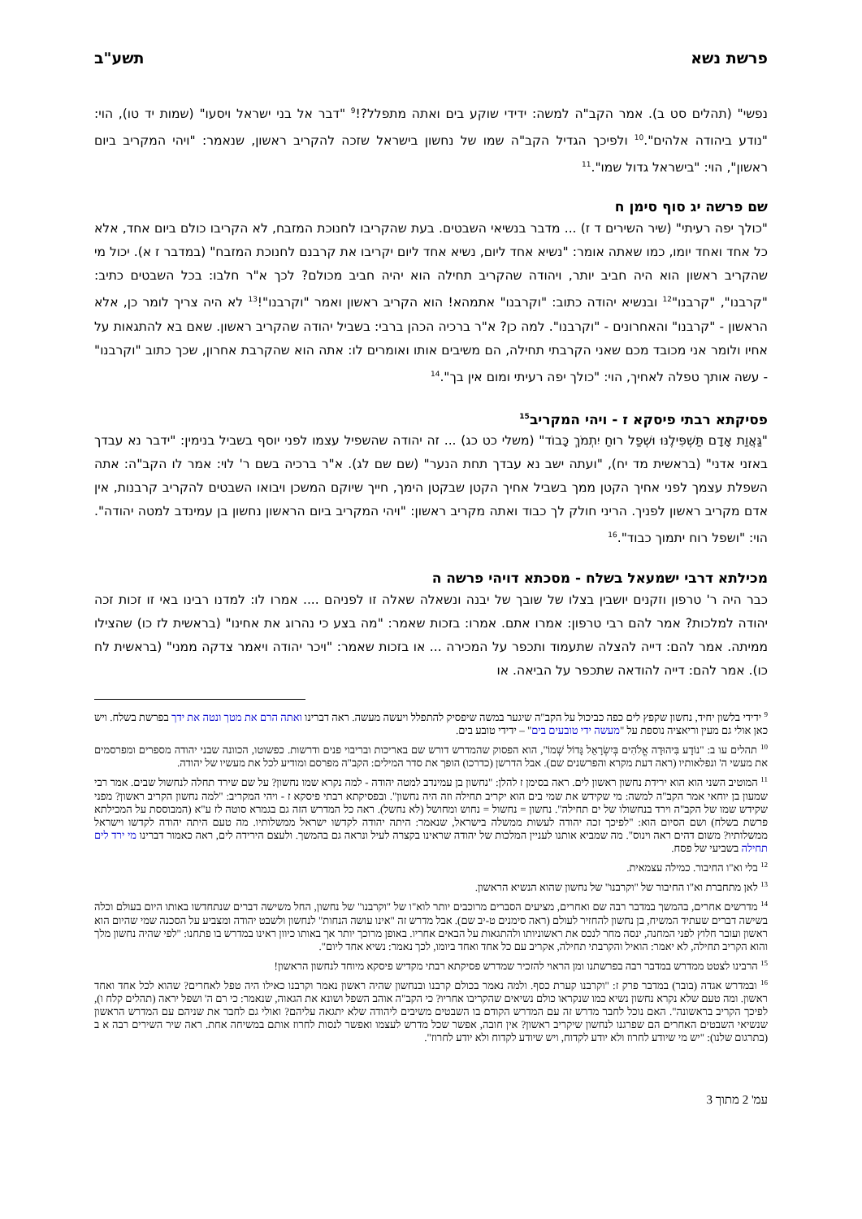פרשת נשא תשע"ב
נפשי" (תהלים סט ב). אמר הקב"ה למשה: ידידי שוקע בים ואתה מתפלל?!<sup>9</sup> "דבר אל בני ישראל ויסעו" (שמות יד טו), הוי: "נודע ביהודה אלהים".<sup>10</sup> ולפיכך הגדיל הקב"ה שמו של נחשון בישראל שזכה להקריב ראשון, שנאמר: "ויהי המקריב ביום ראשון", הוי: "בישראל גדול שמו".<sup>11</sup>
שם פרשה יג סוף סימן ח
"כולך יפה רעיתי" (שיר השירים ד ז) ... מדבר בנשיאי השבטים. בעת שהקריבו לחנוכת המזבח, לא הקריבו כולם ביום אחד, אלא כל אחד ואחד יומו, כמו שאתה אומר: "נשיא אחד ליום, נשיא אחד ליום יקריבו את קרבנם לחנוכת המזבח" (במדבר ז א). יכול מי שהקריב ראשון הוא היה חביב יותר, ויהודה שהקריב תחילה הוא יהיה חביב מכולם? לכך א"ר חלבו: בכל השבטים כתיב: "קרבנו", "קרבנו"<sup>12</sup> ובנשיא יהודה כתוב: "וקרבנו" אתמהא! הוא הקריב ראשון ואמר "וקרבנו"!<sup>13</sup> לא היה צריך לומר כן, אלא הראשון - "קרבנו" והאחרונים - "וקרבנו". למה כן? א"ר ברכיה הכהן ברבי: בשביל יהודה שהקריב ראשון. שאם בא להתגאות על אחיו ולומר אני מכובד מכם שאני הקרבתי תחילה, הם משיבים אותו ואומרים לו: אתה הוא שהקרבת אחרון, שכך כתוב "וקרבנו" - עשה אותך טפלה לאחיך, הוי: "כולך יפה רעיתי ומום אין בך".<sup>14</sup>
פסיקתא רבתי פיסקא ז - ויהי המקריב<sup>15</sup>
"גַּאֲוַת אָדָם תַּשְׁפִּילֶנּוּ וּשְׁפַל רוּחַ יִתְמֹךְ כָּבוֹד" (משלי כט כג) ... זה יהודה שהשפיל עצמו לפני יוסף בשביל בנימין: "ידבר נא עבדך באזני אדני" (בראשית מד יח), "ועתה ישב נא עבדך תחת הנער" (שם שם לג). א"ר ברכיה בשם ר' לוי: אמר לו הקב"ה: אתה השפלת עצמך לפני אחיך הקטן ממך בשביל אחיך הקטן שבקטן הימך, חייך שיוקם המשכן ויבואו השבטים להקריב קרבנות, אין אדם מקריב ראשון לפניך. הריני חולק לך כבוד ואתה מקריב ראשון: "ויהי המקריב ביום הראשון נחשון בן עמינדב למטה יהודה". הוי: "ושפל רוח יתמוך כבוד".<sup>16</sup>
מכילתא דרבי ישמעאל בשלח - מסכתא דויהי פרשה ה
כבר היה ר' טרפון וזקנים יושבין בצלו של שובך של יבנה ונשאלה שאלה זו לפניהם .... אמרו לו: למדנו רבינו באי זו זכות זכה יהודה למלכות? אמר להם רבי טרפון: אמרו אתם. אמרו: בזכות שאמר: "מה בצע כי נהרוג את אחינו" (בראשית לז כו) שהצילו ממיתה. אמר להם: דייה להצלה שתעמוד ותכפר על המכירה ... או בזכות שאמר: "ויכר יהודה ויאמר צדקה ממני" (בראשית לח כו). אמר להם: דייה להודאה שתכפר על הביאה. או
<sup>9</sup> ידידי בלשון יחיד, נחשון שקפץ לים כפה כביכול על הקב"ה שיגער במשה שיפסיק להתפלל ויעשה מעשה. ראה דברינו ואתה הרם את מטך ונטה את ידך בפרשת בשלח. ויש כאן אולי גם מעין וריאציה נוספת על "מעשה ידי טובעים בים" – ידידי טובע בים.
<sup>10</sup> תהלים עו ב: "נוֹדָע בִּיהוּדָה אֱלֹהִים בְּיִשְׂרָאֵל גָּדוֹל שְׁמוֹ", הוא הפסוק שהמדרש דורש שם באריכות ובריבוי פנים ודרשות. כפשוטו, הכוונה שבני יהודה מספרים ומפרסמים את מעשי ה' ונפלאותיו (ראה דעת מקרא והפרשנים שם). אבל הדרשן (כדרכו) הופך את סדר המילים: הקב"ה מפרסם ומודיע לכל את מעשיו של יהודה.
<sup>11</sup> המוטיב השני הוא הוא ירידת נחשון ראשון לים. ראה בסימן ז להלן: "נחשון בן עמינדב למטה יהודה - למה נקרא שמו נחשון? על שם שירד תחלה לנחשול שבים. אמר רבי שמעון בן יוחאי אמר הקב"ה למשה: מי שקידש את שמי בים הוא יקריב תחילה וזה היה נחשון". ובפסיקתא רבתי פיסקא ז - ויהי המקריב: "למה נחשון הקריב ראשון? מפני שקידש שמו של הקב"ה וירד בנחשולו של ים תחילה". נחשון = נחשול = נחוש ומחושל (לא נחשל). ראה כל המדרש הזה גם בגמרא סוטה לז ע"א (המבוססת על המכילתא פרשת בשלח) ושם הסיום הוא: "לפיכך זכה יהודה לעשות ממשלה בישראל, שנאמר: היתה יהודה לקדשו ישראל ממשלותיו. מה טעם היתה יהודה לקדשו וישראל ממשלותיו? משום דהים ראה וינוס". מה שמביא אותנו לעניין המלכות של יהודה שראינו בקצרה לעיל ונראה גם בהמשך. ולעצם הירידה לים, ראה כאמור דברינו מי ירד לים תחילה בשביעי של פסח.
<sup>12</sup> בלי וא"ו החיבור. כמילה עצמאית.
<sup>13</sup> לאן מתחברת וא"ו החיבור של "וקרבנו" של נחשון שהוא הנשיא הראשון.
<sup>14</sup> מדרשים אחרים, בהמשך במדבר רבה שם ואחרים, מציעים הסברים מרוכבים יותר לוא"ו של "וקרבנו" של נחשון, החל משישה דברים שנתחדשו באותו היום בעולם וכלה בשישה דברים שעתיד המשיח, בן נחשון להחזיר לעולם (ראה סימנים ט-יב שם). אבל מדרש זה "אינו עושה הנחות" לנחשון ולשבט יהודה ומצביע על הסכנה שמי שהיום הוא ראשון ועובר חלוץ לפני המחנה, ינסה מחר לנכס את ראשוניותו ולהתגאות על הבאים אחריו. באופן מרוכך יותר אך באותו כיוון ראינו במדרש בו פתחנו: "לפי שהיה נחשון מלך והוא הקריב תחילה, לא יאמר: הואיל והקרבתי תחילה, אקריב עם כל אחד ואחד ביומו, לכך נאמר: נשיא אחד ליום".
<sup>15</sup> הרבינו לצטט ממדרש במדבר רבה בפרשתנו ומן הראוי להזכיר שמדרש פסיקתא רבתי מקדיש פיסקא מיוחד לנחשון הראשון!
<sup>16</sup> ובמדרש אגדה (בובר) במדבר פרק ז: "וקרבנו קערת כסף. ולמה נאמר בכולם קרבנו ובנחשון שהיה ראשון נאמר וקרבנו כאילו היה טפל לאחרים? שהוא לכל אחד ואחד ראשון. ומה טעם שלא נקרא נחשון נשיא כמו שנקראו כולם נשיאים שהקריבו אחריו? כי הקב"ה אוהב השפל ושונא את הגאוה, שנאמר: כי רם ה' ושפל יראה (תהלים קלח ו), לפיכך הקריב בראשונה". האם נוכל לחבר מדרש זה עם המדרש הקודם בו השבטים משיבים ליהודה שלא יתגאה עליהם? ואולי גם לחבר את שניהם עם המדרש הראשון שנשיאי השבטים האחרים הם שפרגנו לנחשון שיקריב ראשון? אין חובה, אפשר שכל מדרש לעצמו ואפשר לנסות לחרוז אותם במשיחה אחת. ראה שיר השירים רבה א ב (בתרגום שלנו): "יש מי שיודע לחרוז ולא יודע לקדוח, ויש שיודע לקדוח ולא יודע לחרוז".
עמ' 2 מתוך 3